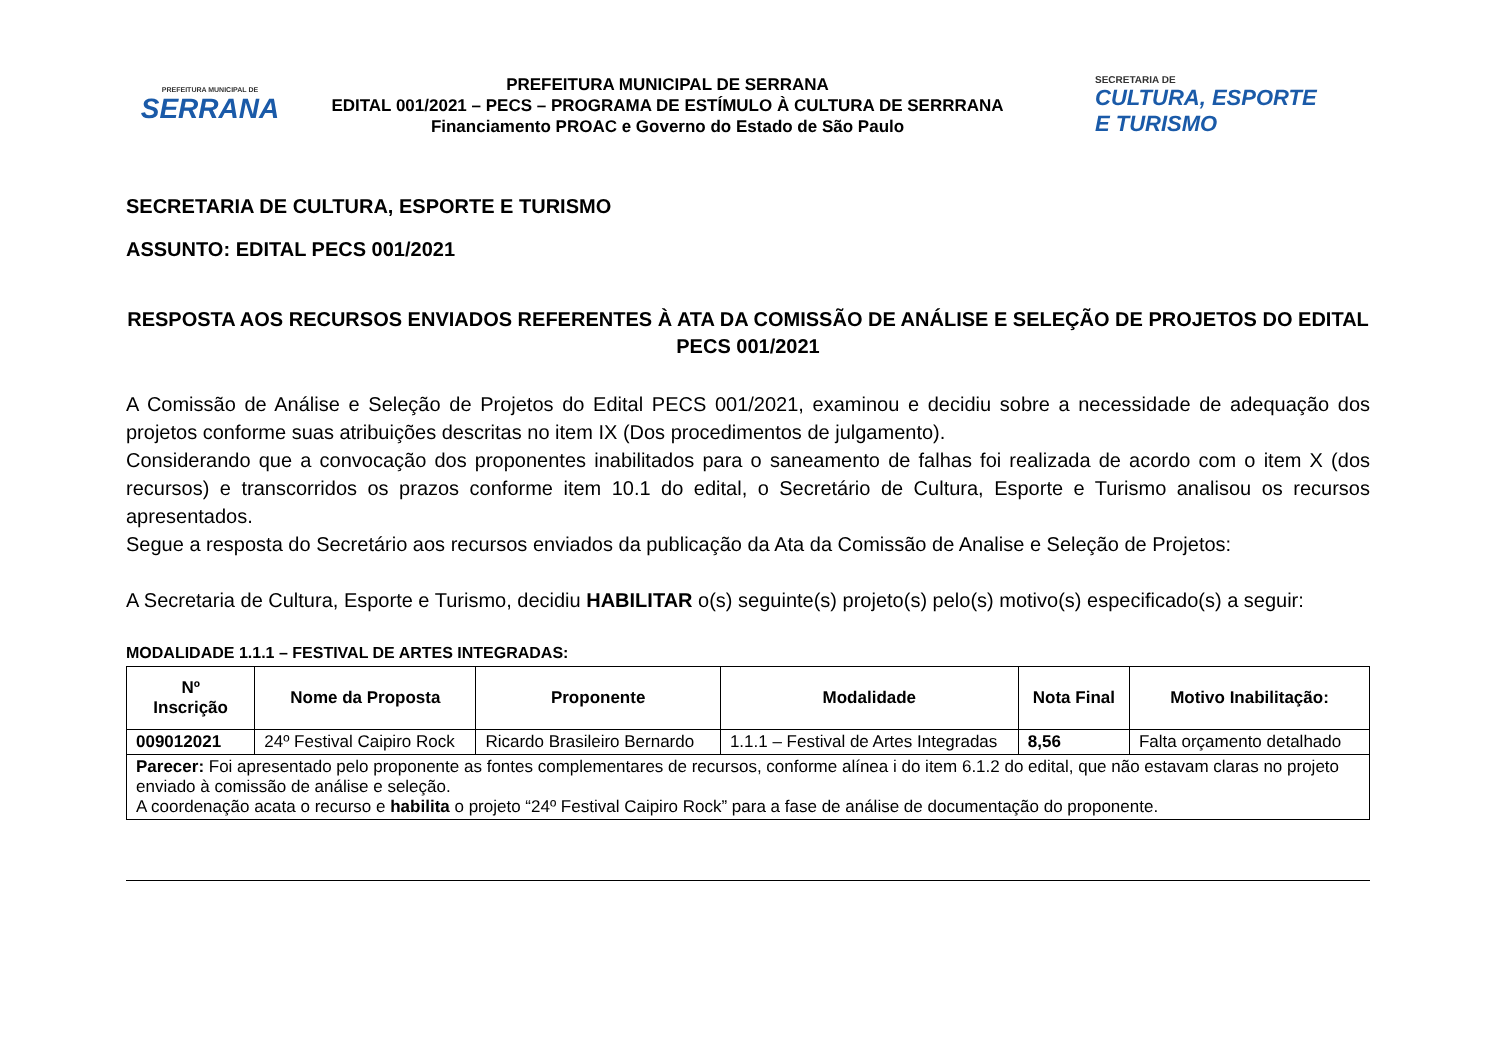PREFEITURA MUNICIPAL DE
SERRANA
PREFEITURA MUNICIPAL DE SERRANA
EDITAL 001/2021 – PECS – PROGRAMA DE ESTÍMULO À CULTURA DE SERRRANA
Financiamento PROAC e Governo do Estado de São Paulo
SECRETARIA DE
CULTURA, ESPORTE
E TURISMO
SECRETARIA DE CULTURA, ESPORTE E TURISMO
ASSUNTO: EDITAL PECS 001/2021
RESPOSTA AOS RECURSOS ENVIADOS REFERENTES À ATA DA COMISSÃO DE ANÁLISE E SELEÇÃO DE PROJETOS DO EDITAL PECS 001/2021
A Comissão de Análise e Seleção de Projetos do Edital PECS 001/2021, examinou e decidiu sobre a necessidade de adequação dos projetos conforme suas atribuições descritas no item IX (Dos procedimentos de julgamento).
Considerando que a convocação dos proponentes inabilitados para o saneamento de falhas foi realizada de acordo com o item X (dos recursos) e transcorridos os prazos conforme item 10.1 do edital, o Secretário de Cultura, Esporte e Turismo analisou os recursos apresentados.
Segue a resposta do Secretário aos recursos enviados da publicação da Ata da Comissão de Analise e Seleção de Projetos:
A Secretaria de Cultura, Esporte e Turismo, decidiu HABILITAR o(s) seguinte(s) projeto(s) pelo(s) motivo(s) especificado(s) a seguir:
MODALIDADE 1.1.1 – FESTIVAL DE ARTES INTEGRADAS:
| Nº Inscrição | Nome da Proposta | Proponente | Modalidade | Nota Final | Motivo Inabilitação: |
| --- | --- | --- | --- | --- | --- |
| 009012021 | 24º Festival Caipiro Rock | Ricardo Brasileiro Bernardo | 1.1.1 – Festival de Artes Integradas | 8,56 | Falta orçamento detalhado |
| Parecer: Foi apresentado pelo proponente as fontes complementares de recursos, conforme alínea i do item 6.1.2 do edital, que não estavam claras no projeto enviado à comissão de análise e seleção. A coordenação acata o recurso e habilita o projeto “24º Festival Caipiro Rock” para a fase de análise de documentação do proponente. | | | | | |